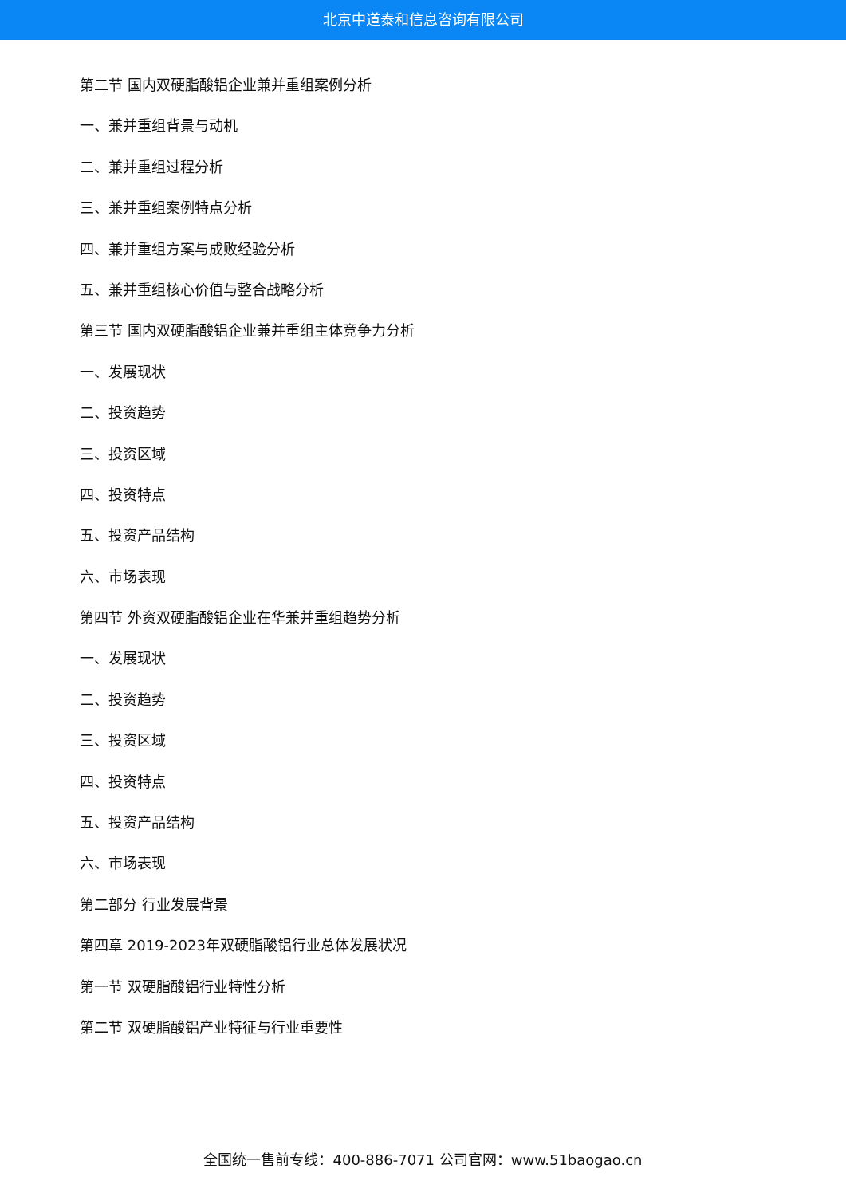北京中道泰和信息咨询有限公司
第二节 国内双硬脂酸铝企业兼并重组案例分析
一、兼并重组背景与动机
二、兼并重组过程分析
三、兼并重组案例特点分析
四、兼并重组方案与成败经验分析
五、兼并重组核心价值与整合战略分析
第三节 国内双硬脂酸铝企业兼并重组主体竞争力分析
一、发展现状
二、投资趋势
三、投资区域
四、投资特点
五、投资产品结构
六、市场表现
第四节 外资双硬脂酸铝企业在华兼并重组趋势分析
一、发展现状
二、投资趋势
三、投资区域
四、投资特点
五、投资产品结构
六、市场表现
第二部分 行业发展背景
第四章 2019-2023年双硬脂酸铝行业总体发展状况
第一节 双硬脂酸铝行业特性分析
第二节 双硬脂酸铝产业特征与行业重要性
全国统一售前专线：400-886-7071 公司官网：www.51baogao.cn